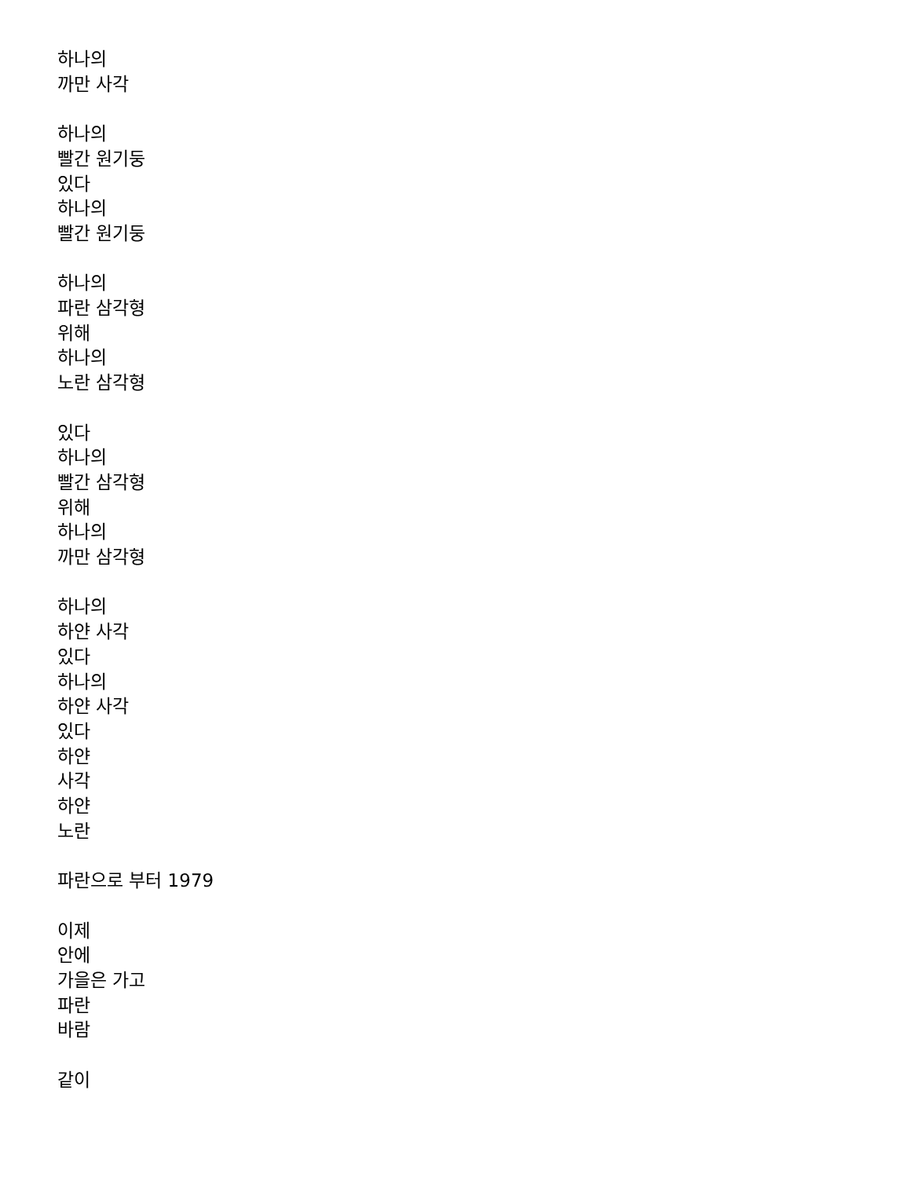하나의
까만 사각
하나의
빨간 원기둥
있다
하나의
빨간 원기둥
하나의
파란 삼각형
위해
하나의
노란 삼각형
있다
하나의
빨간 삼각형
위해
하나의
까만 삼각형
하나의
하얀 사각
있다
하나의
하얀 사각
있다
하얀
사각
하얀
노란
파란으로 부터 1979
이제
안에
가을은 가고
파란
바람
같이